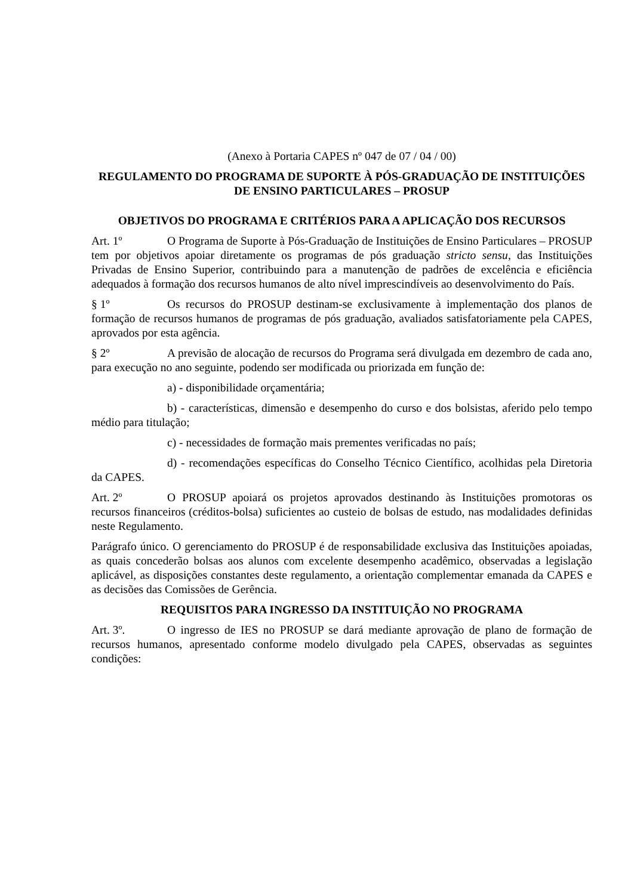(Anexo à Portaria CAPES nº 047 de 07 / 04 / 00)
REGULAMENTO DO PROGRAMA DE SUPORTE À PÓS-GRADUAÇÃO DE INSTITUIÇÕES DE ENSINO PARTICULARES – PROSUP
OBJETIVOS DO PROGRAMA E CRITÉRIOS PARA A APLICAÇÃO DOS RECURSOS
Art. 1º O Programa de Suporte à Pós-Graduação de Instituições de Ensino Particulares – PROSUP tem por objetivos apoiar diretamente os programas de pós graduação stricto sensu, das Instituições Privadas de Ensino Superior, contribuindo para a manutenção de padrões de excelência e eficiência adequados à formação dos recursos humanos de alto nível imprescindíveis ao desenvolvimento do País.
§ 1º Os recursos do PROSUP destinam-se exclusivamente à implementação dos planos de formação de recursos humanos de programas de pós graduação, avaliados satisfatoriamente pela CAPES, aprovados por esta agência.
§ 2º A previsão de alocação de recursos do Programa será divulgada em dezembro de cada ano, para execução no ano seguinte, podendo ser modificada ou priorizada em função de:
a) - disponibilidade orçamentária;
b) - características, dimensão e desempenho do curso e dos bolsistas, aferido pelo tempo médio para titulação;
c) - necessidades de formação mais prementes verificadas no país;
d) - recomendações específicas do Conselho Técnico Científico, acolhidas pela Diretoria da CAPES.
Art. 2º O PROSUP apoiará os projetos aprovados destinando às Instituições promotoras os recursos financeiros (créditos-bolsa) suficientes ao custeio de bolsas de estudo, nas modalidades definidas neste Regulamento.
Parágrafo único. O gerenciamento do PROSUP é de responsabilidade exclusiva das Instituições apoiadas, as quais concederão bolsas aos alunos com excelente desempenho acadêmico, observadas a legislação aplicável, as disposições constantes deste regulamento, a orientação complementar emanada da CAPES e as decisões das Comissões de Gerência.
REQUISITOS PARA INGRESSO DA INSTITUIÇÃO NO PROGRAMA
Art. 3º. O ingresso de IES no PROSUP se dará mediante aprovação de plano de formação de recursos humanos, apresentado conforme modelo divulgado pela CAPES, observadas as seguintes condições: